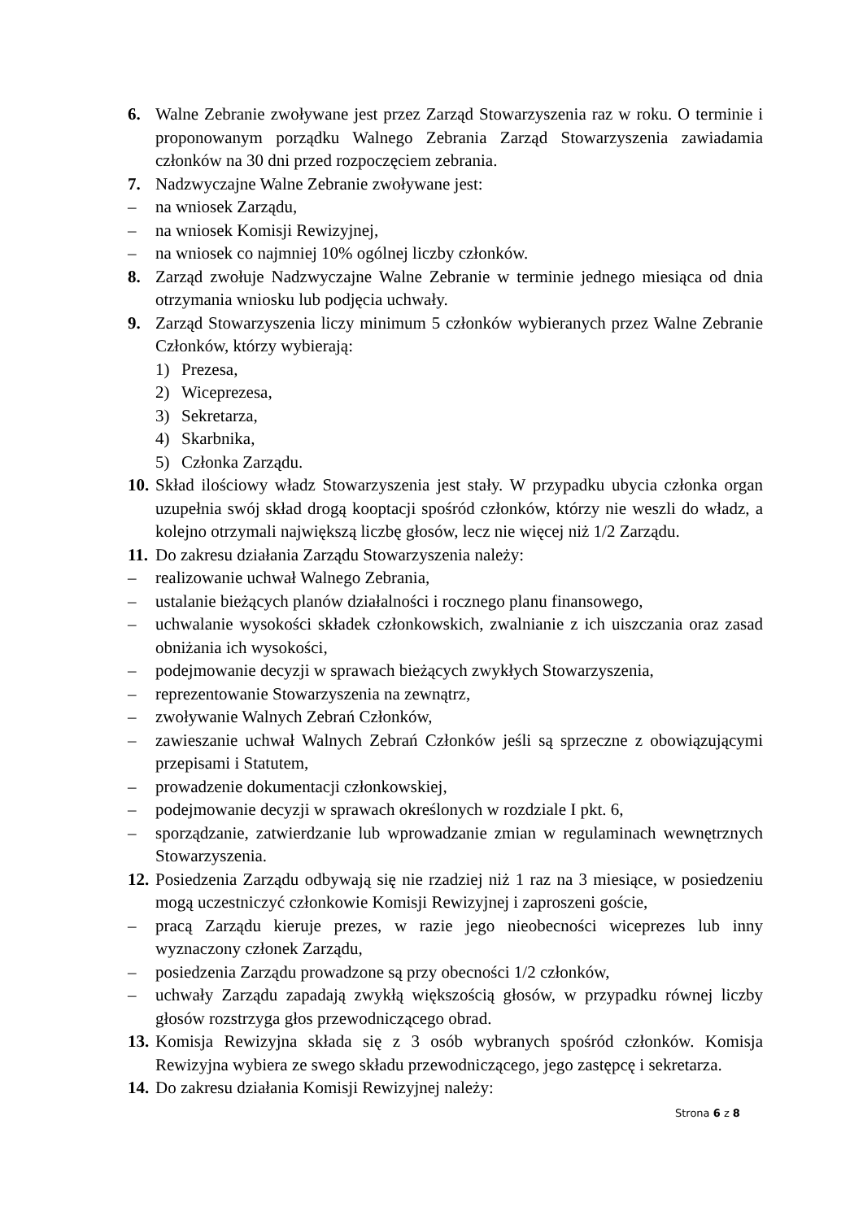6. Walne Zebranie zwoływane jest przez Zarząd Stowarzyszenia raz w roku. O terminie i proponowanym porządku Walnego Zebrania Zarząd Stowarzyszenia zawiadamia członków na 30 dni przed rozpoczęciem zebrania.
7. Nadzwyczajne Walne Zebranie zwoływane jest:
– na wniosek Zarządu,
– na wniosek Komisji Rewizyjnej,
– na wniosek co najmniej 10% ogólnej liczby członków.
8. Zarząd zwołuje Nadzwyczajne Walne Zebranie w terminie jednego miesiąca od dnia otrzymania wniosku lub podjęcia uchwały.
9. Zarząd Stowarzyszenia liczy minimum 5 członków wybieranych przez Walne Zebranie Członków, którzy wybierają:
1) Prezesa,
2) Wiceprezesa,
3) Sekretarza,
4) Skarbnika,
5) Członka Zarządu.
10. Skład ilościowy władz Stowarzyszenia jest stały. W przypadku ubycia członka organ uzupełnia swój skład drogą kooptacji spośród członków, którzy nie weszli do władz, a kolejno otrzymali największą liczbę głosów, lecz nie więcej niż 1/2 Zarządu.
11. Do zakresu działania Zarządu Stowarzyszenia należy:
– realizowanie uchwał Walnego Zebrania,
– ustalanie bieżących planów działalności i rocznego planu finansowego,
– uchwalanie wysokości składek członkowskich, zwalnianie z ich uiszczania oraz zasad obniżania ich wysokości,
– podejmowanie decyzji w sprawach bieżących zwykłych Stowarzyszenia,
– reprezentowanie Stowarzyszenia na zewnątrz,
– zwoływanie Walnych Zebrań Członków,
– zawieszanie uchwał Walnych Zebrań Członków jeśli są sprzeczne z obowiązującymi przepisami i Statutem,
– prowadzenie dokumentacji członkowskiej,
– podejmowanie decyzji w sprawach określonych w rozdziale I pkt. 6,
– sporządzanie, zatwierdzanie lub wprowadzanie zmian w regulaminach wewnętrznych Stowarzyszenia.
12. Posiedzenia Zarządu odbywają się nie rzadziej niż 1 raz na 3 miesiące, w posiedzeniu mogą uczestniczyć członkowie Komisji Rewizyjnej i zaproszeni goście,
– pracą Zarządu kieruje prezes, w razie jego nieobecności wiceprezes lub inny wyznaczony członek Zarządu,
– posiedzenia Zarządu prowadzone są przy obecności 1/2 członków,
– uchwały Zarządu zapadają zwykłą większością głosów, w przypadku równej liczby głosów rozstrzyga głos przewodniczącego obrad.
13. Komisja Rewizyjna składa się z 3 osób wybranych spośród członków. Komisja Rewizyjna wybiera ze swego składu przewodniczącego, jego zastępcę i sekretarza.
14. Do zakresu działania Komisji Rewizyjnej należy:
Strona 6 z 8